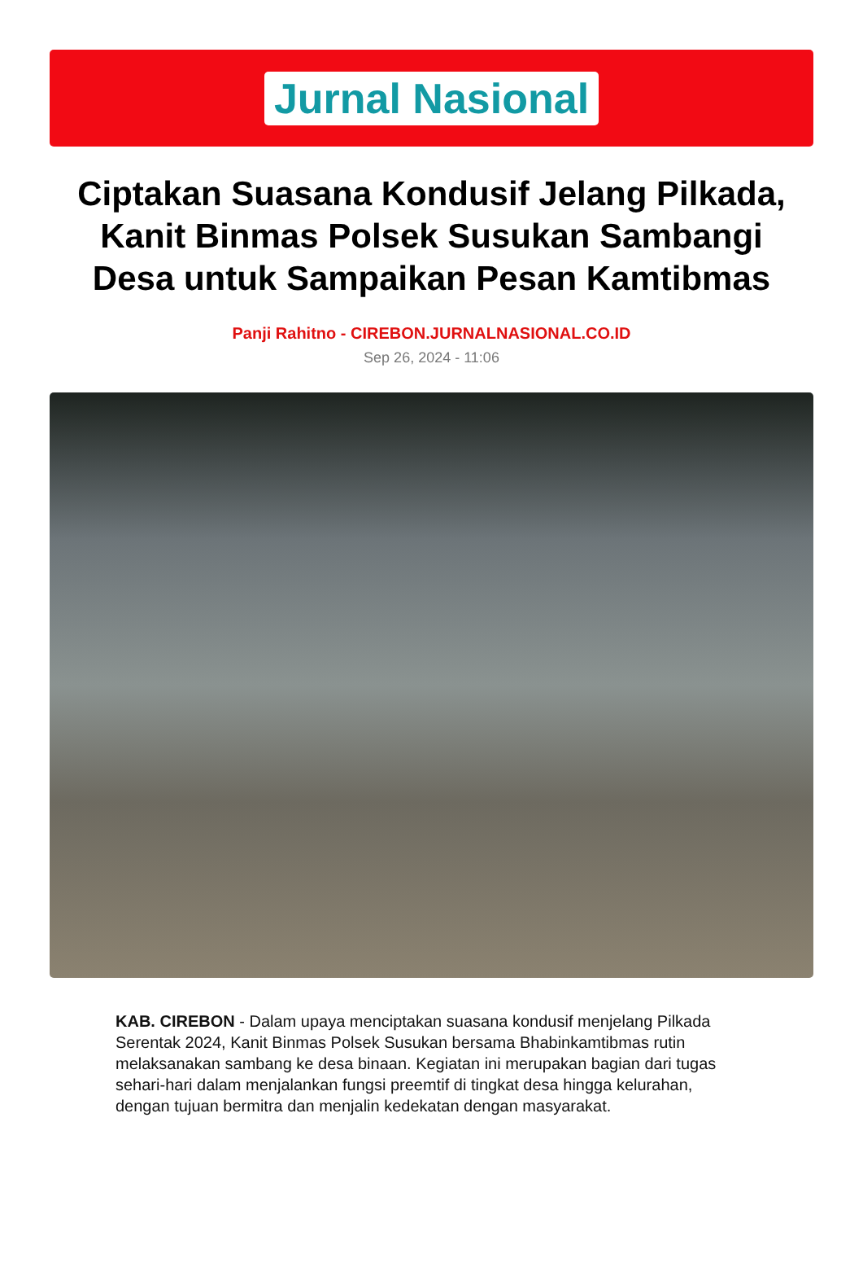Jurnal Nasional
Ciptakan Suasana Kondusif Jelang Pilkada, Kanit Binmas Polsek Susukan Sambangi Desa untuk Sampaikan Pesan Kamtibmas
Panji Rahitno - CIREBON.JURNALNASIONAL.CO.ID
Sep 26, 2024 - 11:06
KAB. CIREBON - Dalam upaya menciptakan suasana kondusif menjelang Pilkada Serentak 2024, Kanit Binmas Polsek Susukan bersama Bhabinkamtibmas rutin melaksanakan sambang ke desa binaan. Kegiatan ini merupakan bagian dari tugas sehari-hari dalam menjalankan fungsi preemtif di tingkat desa hingga kelurahan, dengan tujuan bermitra dan menjalin kedekatan dengan masyarakat.